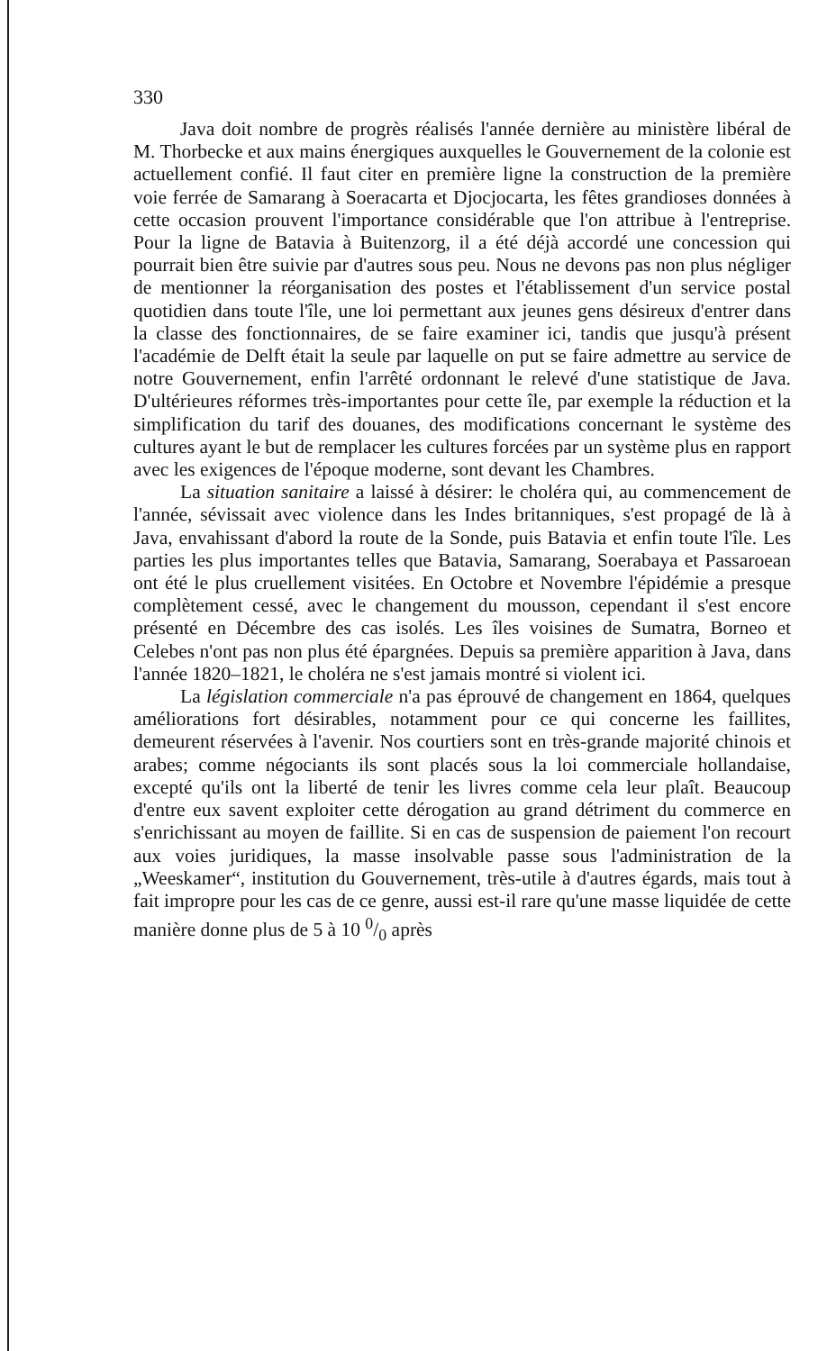330
Java doit nombre de progrès réalisés l'année dernière au ministère libéral de M. Thorbecke et aux mains énergiques auxquelles le Gouvernement de la colonie est actuellement confié. Il faut citer en première ligne la construction de la première voie ferrée de Samarang à Soeracarta et Djocjocarta, les fêtes grandioses données à cette occasion prouvent l'importance considérable que l'on attribue à l'entreprise. Pour la ligne de Batavia à Buitenzorg, il a été déjà accordé une concession qui pourrait bien être suivie par d'autres sous peu. Nous ne devons pas non plus négliger de mentionner la réorganisation des postes et l'établissement d'un service postal quotidien dans toute l'île, une loi permettant aux jeunes gens désireux d'entrer dans la classe des fonctionnaires, de se faire examiner ici, tandis que jusqu'à présent l'académie de Delft était la seule par laquelle on put se faire admettre au service de notre Gouvernement, enfin l'arrêté ordonnant le relevé d'une statistique de Java. D'ultérieures réformes très-importantes pour cette île, par exemple la réduction et la simplification du tarif des douanes, des modifications concernant le système des cultures ayant le but de remplacer les cultures forcées par un système plus en rapport avec les exigences de l'époque moderne, sont devant les Chambres.
La situation sanitaire a laissé à désirer: le choléra qui, au commencement de l'année, sévissait avec violence dans les Indes britanniques, s'est propagé de là à Java, envahissant d'abord la route de la Sonde, puis Batavia et enfin toute l'île. Les parties les plus importantes telles que Batavia, Samarang, Soerabaya et Passaroean ont été le plus cruellement visitées. En Octobre et Novembre l'épidémie a presque complètement cessé, avec le changement du mousson, cependant il s'est encore présenté en Décembre des cas isolés. Les îles voisines de Sumatra, Borneo et Celebes n'ont pas non plus été épargnées. Depuis sa première apparition à Java, dans l'année 1820–1821, le choléra ne s'est jamais montré si violent ici.
La législation commerciale n'a pas éprouvé de changement en 1864, quelques améliorations fort désirables, notamment pour ce qui concerne les faillites, demeurent réservées à l'avenir. Nos courtiers sont en très-grande majorité chinois et arabes; comme négociants ils sont placés sous la loi commerciale hollandaise, excepté qu'ils ont la liberté de tenir les livres comme cela leur plaît. Beaucoup d'entre eux savent exploiter cette dérogation au grand détriment du commerce en s'enrichissant au moyen de faillite. Si en cas de suspension de paiement l'on recourt aux voies juridiques, la masse insolvable passe sous l'administration de la „Weeskamer“, institution du Gouvernement, très-utile à d'autres égards, mais tout à fait impropre pour les cas de ce genre, aussi est-il rare qu'une masse liquidée de cette manière donne plus de 5 à 10 0/0 après